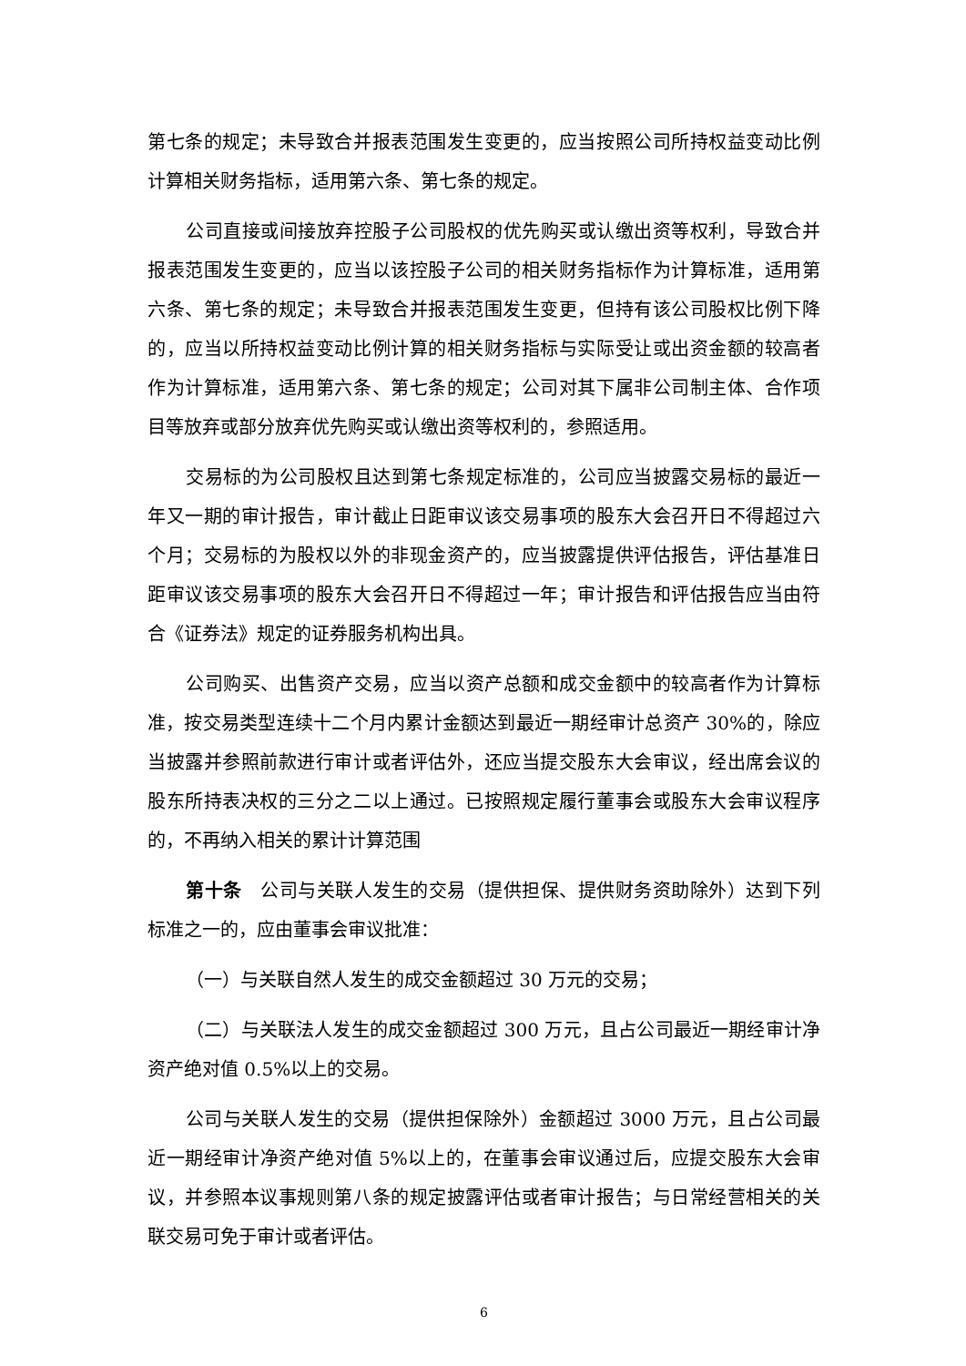第七条的规定；未导致合并报表范围发生变更的，应当按照公司所持权益变动比例计算相关财务指标，适用第六条、第七条的规定。
公司直接或间接放弃控股子公司股权的优先购买或认缴出资等权利，导致合并报表范围发生变更的，应当以该控股子公司的相关财务指标作为计算标准，适用第六条、第七条的规定；未导致合并报表范围发生变更，但持有该公司股权比例下降的，应当以所持权益变动比例计算的相关财务指标与实际受让或出资金额的较高者作为计算标准，适用第六条、第七条的规定；公司对其下属非公司制主体、合作项目等放弃或部分放弃优先购买或认缴出资等权利的，参照适用。
交易标的为公司股权且达到第七条规定标准的，公司应当披露交易标的最近一年又一期的审计报告，审计截止日距审议该交易事项的股东大会召开日不得超过六个月；交易标的为股权以外的非现金资产的，应当披露提供评估报告，评估基准日距审议该交易事项的股东大会召开日不得超过一年；审计报告和评估报告应当由符合《证券法》规定的证券服务机构出具。
公司购买、出售资产交易，应当以资产总额和成交金额中的较高者作为计算标准，按交易类型连续十二个月内累计金额达到最近一期经审计总资产 30%的，除应当披露并参照前款进行审计或者评估外，还应当提交股东大会审议，经出席会议的股东所持表决权的三分之二以上通过。已按照规定履行董事会或股东大会审议程序的，不再纳入相关的累计计算范围
第十条　公司与关联人发生的交易（提供担保、提供财务资助除外）达到下列标准之一的，应由董事会审议批准：
（一）与关联自然人发生的成交金额超过 30 万元的交易；
（二）与关联法人发生的成交金额超过 300 万元，且占公司最近一期经审计净资产绝对值 0.5%以上的交易。
公司与关联人发生的交易（提供担保除外）金额超过 3000 万元，且占公司最近一期经审计净资产绝对值 5%以上的，在董事会审议通过后，应提交股东大会审议，并参照本议事规则第八条的规定披露评估或者审计报告；与日常经营相关的关联交易可免于审计或者评估。
6